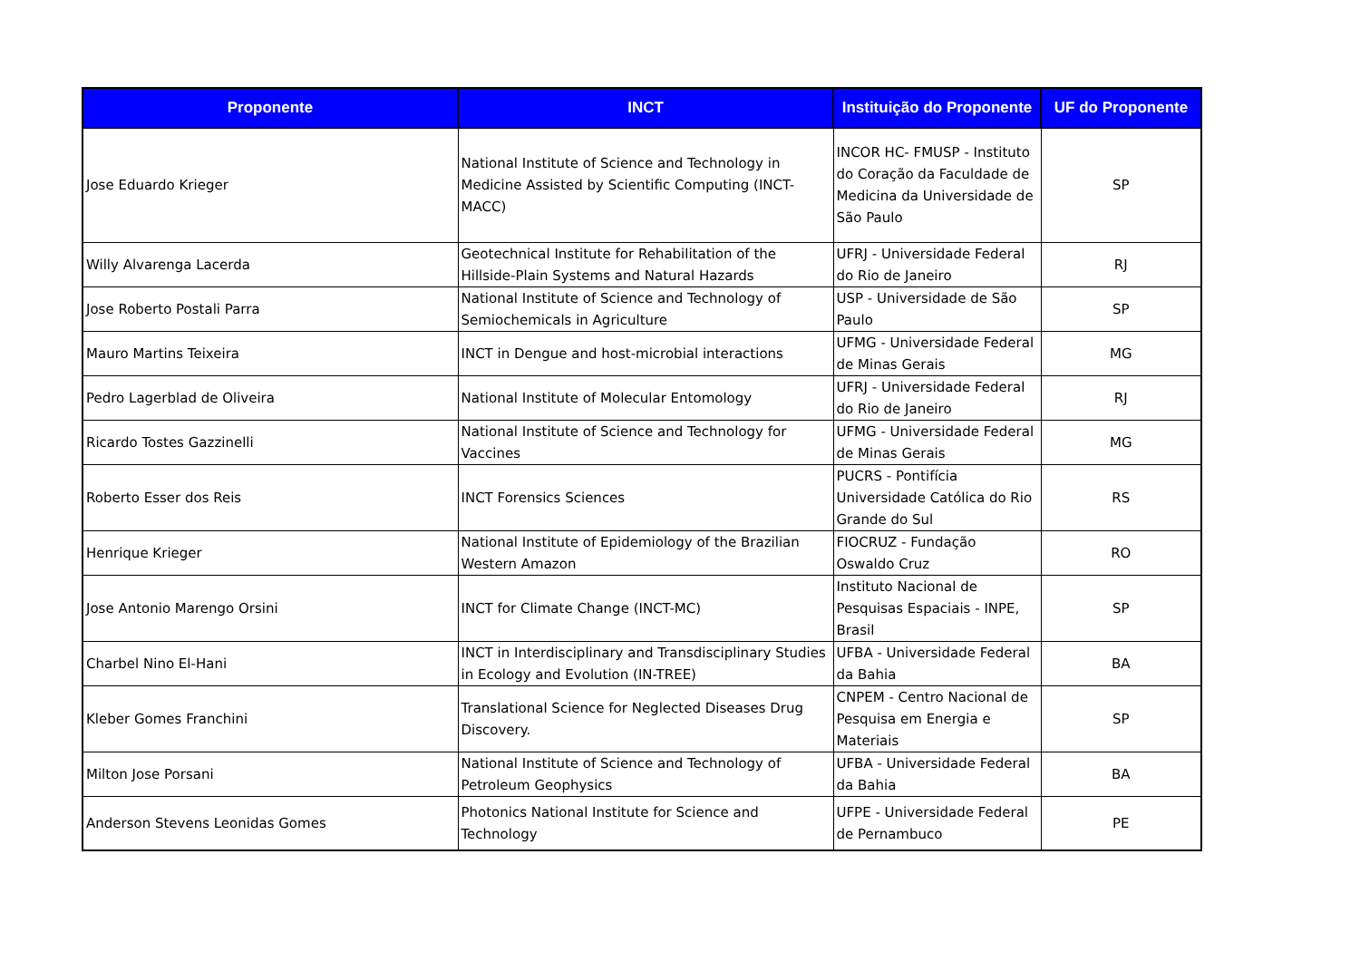| Proponente | INCT | Instituição do Proponente | UF do Proponente |
| --- | --- | --- | --- |
| Jose Eduardo Krieger | National Institute of Science and Technology in Medicine Assisted by Scientific Computing (INCT-MACC) | INCOR HC- FMUSP - Instituto do Coração da Faculdade de Medicina da Universidade de São Paulo | SP |
| Willy Alvarenga Lacerda | Geotechnical Institute for Rehabilitation of the Hillside-Plain Systems and Natural Hazards | UFRJ - Universidade Federal do Rio de Janeiro | RJ |
| Jose Roberto Postali Parra | National Institute of Science and Technology of Semiochemicals in Agriculture | USP - Universidade de São Paulo | SP |
| Mauro Martins Teixeira | INCT in Dengue and host-microbial interactions | UFMG - Universidade Federal de Minas Gerais | MG |
| Pedro Lagerblad de Oliveira | National Institute of Molecular Entomology | UFRJ - Universidade Federal do Rio de Janeiro | RJ |
| Ricardo Tostes Gazzinelli | National Institute of Science and Technology for Vaccines | UFMG - Universidade Federal de Minas Gerais | MG |
| Roberto Esser dos Reis | INCT Forensics Sciences | PUCRS - Pontifícia Universidade Católica do Rio Grande do Sul | RS |
| Henrique Krieger | National Institute of Epidemiology of the Brazilian Western Amazon | FIOCRUZ - Fundação Oswaldo Cruz | RO |
| Jose Antonio Marengo Orsini | INCT for Climate Change (INCT-MC) | Instituto Nacional de Pesquisas Espaciais - INPE, Brasil | SP |
| Charbel Nino El-Hani | INCT in Interdisciplinary and Transdisciplinary Studies in Ecology and Evolution (IN-TREE) | UFBA - Universidade Federal da Bahia | BA |
| Kleber Gomes Franchini | Translational Science for Neglected Diseases Drug Discovery. | CNPEM - Centro Nacional de Pesquisa em Energia e Materiais | SP |
| Milton Jose Porsani | National Institute of Science and Technology of Petroleum Geophysics | UFBA - Universidade Federal da Bahia | BA |
| Anderson Stevens Leonidas Gomes | Photonics National Institute for Science and Technology | UFPE - Universidade Federal de Pernambuco | PE |